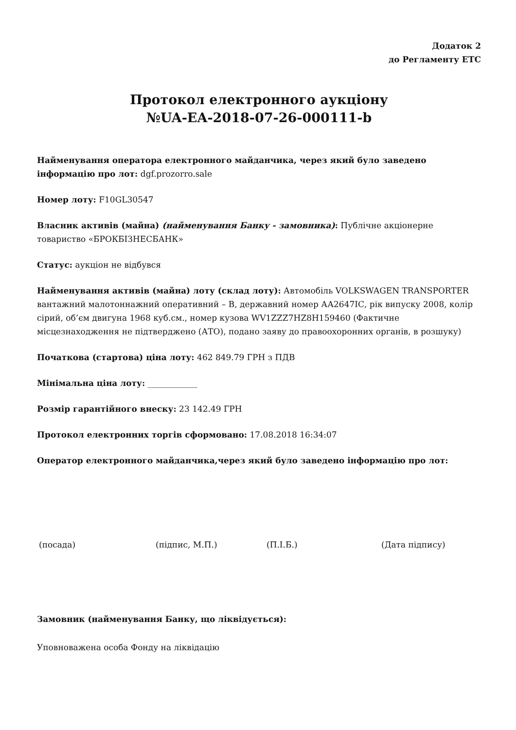Додаток 2
до Регламенту ЕТС
Протокол електронного аукціону
№UA-EA-2018-07-26-000111-b
Найменування оператора електронного майданчика, через який було заведено інформацію про лот: dgf.prozorro.sale
Номер лоту: F10GL30547
Власник активів (майна) (найменування Банку - замовника): Публічне акціонерне товариство «БРОКБІЗНЕСБАНК»
Статус: аукціон не відбувся
Найменування активів (майна) лоту (склад лоту): Автомобіль VOLKSWAGEN TRANSPORTER вантажний малотоннажний оперативний – В, державний номер АА2647ІС, рік випуску 2008, колір сірий, об’єм двигуна 1968 куб.см., номер кузова WV1ZZZ7HZ8H159460 (Фактичне місцезнаходження не підтверджено (АТО), подано заяву до правоохоронних органів, в розшуку)
Початкова (стартова) ціна лоту: 462 849.79 ГРН з ПДВ
Мінімальна ціна лоту: ____________
Розмір гарантійного внеску: 23 142.49 ГРН
Протокол електронних торгів сформовано: 17.08.2018 16:34:07
Оператор електронного майданчика,через який було заведено інформацію про лот:
(посада) (підпис, М.П.) (П.І.Б.) (Дата підпису)
Замовник (найменування Банку, що ліквідується):
Уповноважена особа Фонду на ліквідацію